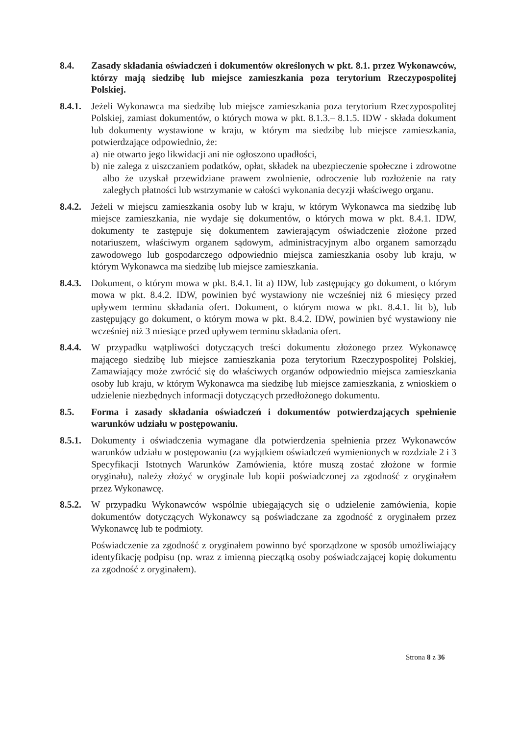8.4. Zasady składania oświadczeń i dokumentów określonych w pkt. 8.1. przez Wykonawców, którzy mają siedzibę lub miejsce zamieszkania poza terytorium Rzeczypospolitej Polskiej.
8.4.1.
Jeżeli Wykonawca ma siedzibę lub miejsce zamieszkania poza terytorium Rzeczypospolitej Polskiej, zamiast dokumentów, o których mowa w pkt. 8.1.3.– 8.1.5. IDW - składa dokument lub dokumenty wystawione w kraju, w którym ma siedzibę lub miejsce zamieszkania, potwierdzające odpowiednio, że:
a) nie otwarto jego likwidacji ani nie ogłoszono upadłości,
b) nie zalega z uiszczaniem podatków, opłat, składek na ubezpieczenie społeczne i zdrowotne albo że uzyskał przewidziane prawem zwolnienie, odroczenie lub rozłożenie na raty zaległych płatności lub wstrzymanie w całości wykonania decyzji właściwego organu.
8.4.2.
Jeżeli w miejscu zamieszkania osoby lub w kraju, w którym Wykonawca ma siedzibę lub miejsce zamieszkania, nie wydaje się dokumentów, o których mowa w pkt. 8.4.1. IDW, dokumenty te zastępuje się dokumentem zawierającym oświadczenie złożone przed notariuszem, właściwym organem sądowym, administracyjnym albo organem samorządu zawodowego lub gospodarczego odpowiednio miejsca zamieszkania osoby lub kraju, w którym Wykonawca ma siedzibę lub miejsce zamieszkania.
8.4.3.
Dokument, o którym mowa w pkt. 8.4.1. lit a) IDW, lub zastępujący go dokument, o którym mowa w pkt. 8.4.2. IDW, powinien być wystawiony nie wcześniej niż 6 miesięcy przed upływem terminu składania ofert. Dokument, o którym mowa w pkt. 8.4.1. lit b), lub zastępujący go dokument, o którym mowa w pkt. 8.4.2. IDW, powinien być wystawiony nie wcześniej niż 3 miesiące przed upływem terminu składania ofert.
8.4.4.
W przypadku wątpliwości dotyczących treści dokumentu złożonego przez Wykonawcę mającego siedzibę lub miejsce zamieszkania poza terytorium Rzeczypospolitej Polskiej, Zamawiający może zwrócić się do właściwych organów odpowiednio miejsca zamieszkania osoby lub kraju, w którym Wykonawca ma siedzibę lub miejsce zamieszkania, z wnioskiem o udzielenie niezbędnych informacji dotyczących przedłożonego dokumentu.
8.5. Forma i zasady składania oświadczeń i dokumentów potwierdzających spełnienie warunków udziału w postępowaniu.
8.5.1.
Dokumenty i oświadczenia wymagane dla potwierdzenia spełnienia przez Wykonawców warunków udziału w postępowaniu (za wyjątkiem oświadczeń wymienionych w rozdziale 2 i 3 Specyfikacji Istotnych Warunków Zamówienia, które muszą zostać złożone w formie oryginału), należy złożyć w oryginale lub kopii poświadczonej za zgodność z oryginałem przez Wykonawcę.
8.5.2.
W przypadku Wykonawców wspólnie ubiegających się o udzielenie zamówienia, kopie dokumentów dotyczących Wykonawcy są poświadczane za zgodność z oryginałem przez Wykonawcę lub te podmioty.
Poświadczenie za zgodność z oryginałem powinno być sporządzone w sposób umożliwiający identyfikację podpisu (np. wraz z imienną pieczątką osoby poświadczającej kopię dokumentu za zgodność z oryginałem).
Strona 8 z 36